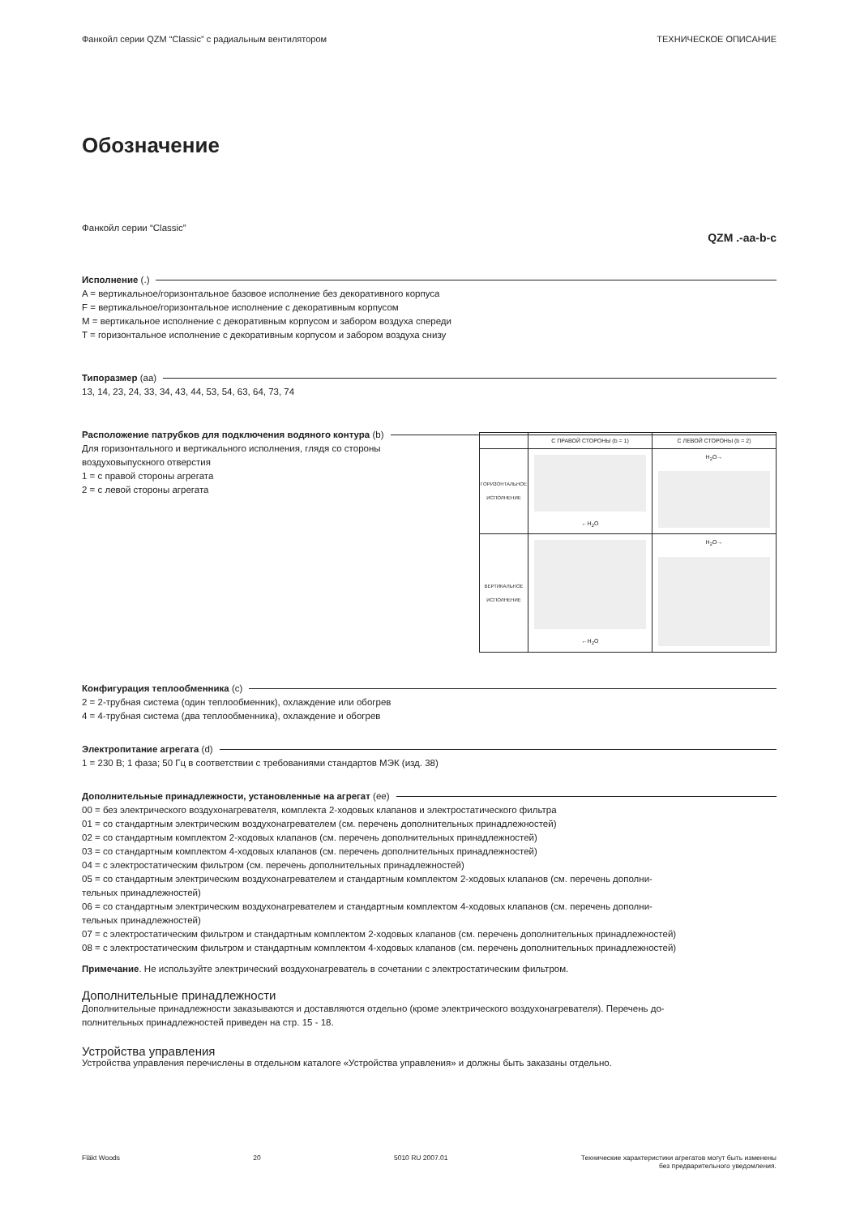Фанкойл серии QZM “Classic” с радиальным вентилятором ТЕХНИЧЕСКОЕ ОПИСАНИЕ
Обозначение
Фанкойл серии “Classic” QZM .-aa-b-c
Исполнение (.)
A = вертикальное/горизонтальное базовое исполнение без декоративного корпуса
F = вертикальное/горизонтальное исполнение с декоративным корпусом
M = вертикальное исполнение с декоративным корпусом и забором воздуха спереди
T = горизонтальное исполнение с декоративным корпусом и забором воздуха снизу
Типоразмер (aa)
13, 14, 23, 24, 33, 34, 43, 44, 53, 54, 63, 64, 73, 74
Расположение патрубков для подключения водяного контура (b)
| | С ПРАВОЙ СТОРОНЫ (b = 1) | С ЛЕВОЙ СТОРОНЫ (b = 2) |
| ГОРИЗОНТАЛЬНОЕ ИСПОЛНЕНИЕ | ←H<sub>2</sub>O | H<sub>2</sub>O→ |
| ВЕРТИКАЛЬНОЕ ИСПОЛНЕНИЕ | ←H<sub>2</sub>O | H<sub>2</sub>O→ |
Для горизонтального и вертикального исполнения, глядя со стороны
воздуховыпускного отверстия
1 = с правой стороны агрегата
2 = с левой стороны агрегата
Конфигурация теплообменника (c)
2 = 2-трубная система (один теплообменник), охлаждение или обогрев
4 = 4-трубная система (два теплообменника), охлаждение и обогрев
Электропитание агрегата (d)
1 = 230 В; 1 фаза; 50 Гц в соответствии с требованиями стандартов МЭК (изд. 38)
Дополнительные принадлежности, установленные на агрегат (ee)
00 = без электрического воздухонагревателя, комплекта 2-ходовых клапанов и электростатического фильтра
01 = со стандартным электрическим воздухонагревателем (см. перечень дополнительных принадлежностей)
02 = со стандартным комплектом 2-ходовых клапанов (см. перечень дополнительных принадлежностей)
03 = со стандартным комплектом 4-ходовых клапанов (см. перечень дополнительных принадлежностей)
04 = с электростатическим фильтром (см. перечень дополнительных принадлежностей)
05 = со стандартным электрическим воздухонагревателем и стандартным комплектом 2-ходовых клапанов (см. перечень дополни-
тельных принадлежностей)
06 = со стандартным электрическим воздухонагревателем и стандартным комплектом 4-ходовых клапанов (см. перечень дополни-
тельных принадлежностей)
07 = с электростатическим фильтром и стандартным комплектом 2-ходовых клапанов (см. перечень дополнительных принадлежностей)
08 = с электростатическим фильтром и стандартным комплектом 4-ходовых клапанов (см. перечень дополнительных принадлежностей)
Примечание. Не используйте электрический воздухонагреватель в сочетании с электростатическим фильтром.
Дополнительные принадлежности
Дополнительные принадлежности заказываются и доставляются отдельно (кроме электрического воздухонагревателя). Перечень до-
полнительных принадлежностей приведен на стр. 15 - 18.
Устройства управления
Устройства управления перечислены в отдельном каталоге «Устройства управления» и должны быть заказаны отдельно.
Fläkt Woods 20 5010 RU 2007.01 Технические характеристики агрегатов могут быть изменены
без предварительного уведомления.